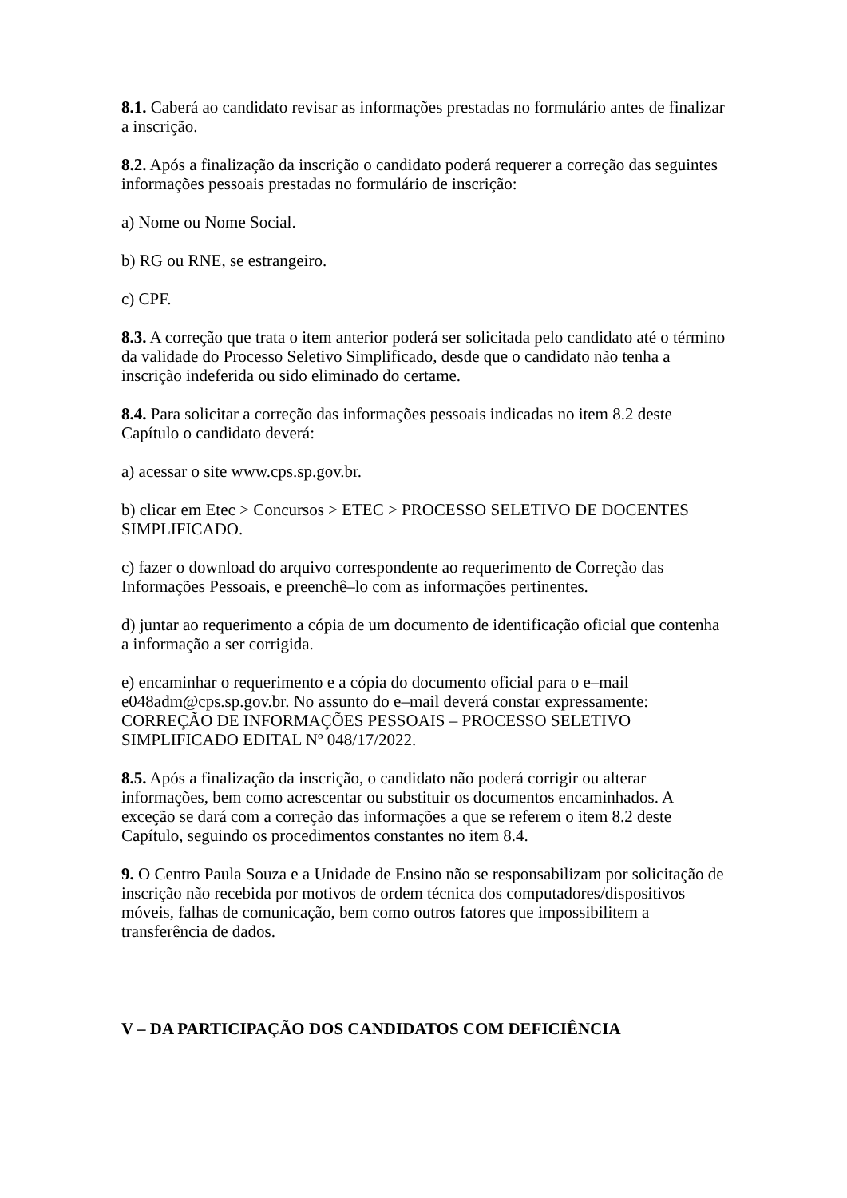8.1. Caberá ao candidato revisar as informações prestadas no formulário antes de finalizar a inscrição.
8.2. Após a finalização da inscrição o candidato poderá requerer a correção das seguintes informações pessoais prestadas no formulário de inscrição:
a) Nome ou Nome Social.
b) RG ou RNE, se estrangeiro.
c) CPF.
8.3. A correção que trata o item anterior poderá ser solicitada pelo candidato até o término da validade do Processo Seletivo Simplificado, desde que o candidato não tenha a inscrição indeferida ou sido eliminado do certame.
8.4. Para solicitar a correção das informações pessoais indicadas no item 8.2 deste Capítulo o candidato deverá:
a) acessar o site www.cps.sp.gov.br.
b) clicar em Etec > Concursos > ETEC > PROCESSO SELETIVO DE DOCENTES SIMPLIFICADO.
c) fazer o download do arquivo correspondente ao requerimento de Correção das Informações Pessoais, e preenchê–lo com as informações pertinentes.
d) juntar ao requerimento a cópia de um documento de identificação oficial que contenha a informação a ser corrigida.
e) encaminhar o requerimento e a cópia do documento oficial para o e–mail e048adm@cps.sp.gov.br. No assunto do e–mail deverá constar expressamente: CORREÇÃO DE INFORMAÇÕES PESSOAIS – PROCESSO SELETIVO SIMPLIFICADO EDITAL Nº 048/17/2022.
8.5. Após a finalização da inscrição, o candidato não poderá corrigir ou alterar informações, bem como acrescentar ou substituir os documentos encaminhados. A exceção se dará com a correção das informações a que se referem o item 8.2 deste Capítulo, seguindo os procedimentos constantes no item 8.4.
9. O Centro Paula Souza e a Unidade de Ensino não se responsabilizam por solicitação de inscrição não recebida por motivos de ordem técnica dos computadores/dispositivos móveis, falhas de comunicação, bem como outros fatores que impossibilitem a transferência de dados.
V – DA PARTICIPAÇÃO DOS CANDIDATOS COM DEFICIÊNCIA